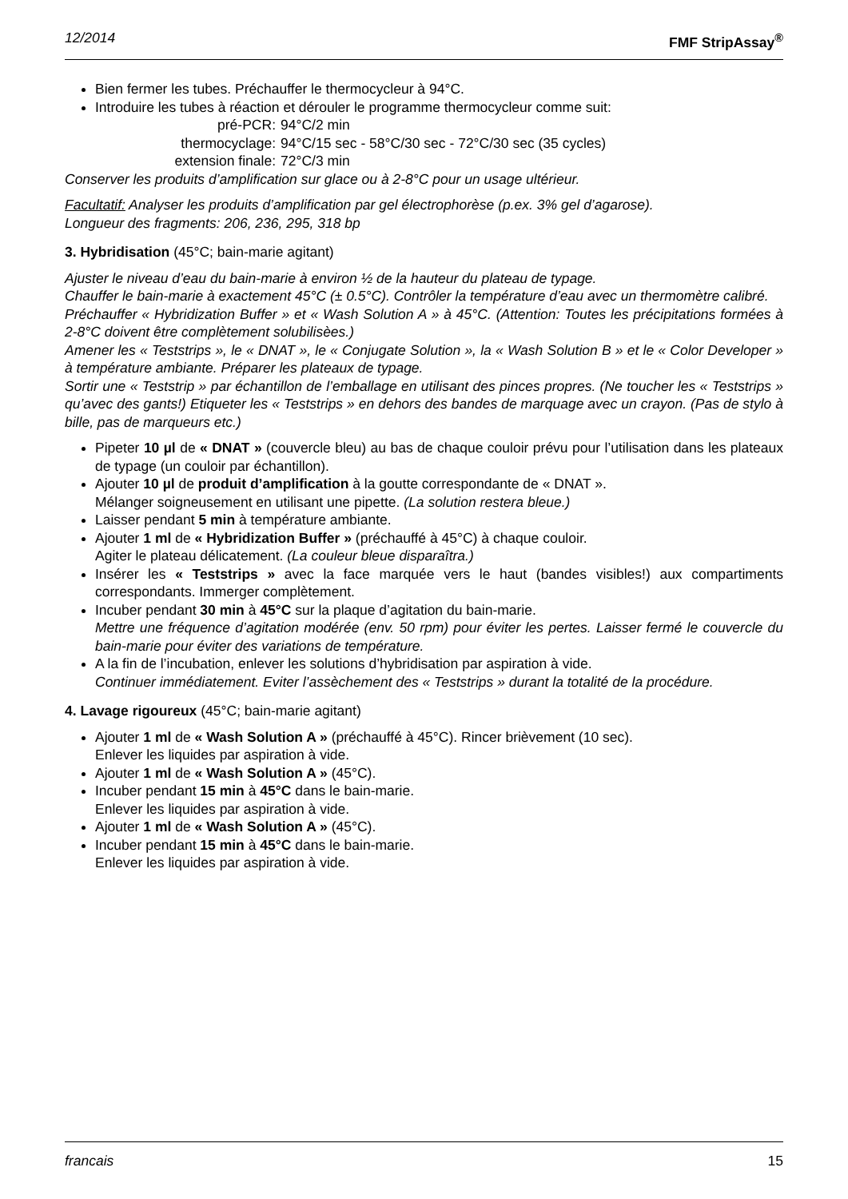12/2014 FMF StripAssay<sup>®</sup>
Bien fermer les tubes. Préchauffer le thermocycleur à 94°C.
Introduire les tubes à réaction et dérouler le programme thermocycleur comme suit:
pré-PCR:
94°C/2 min
thermocyclage:
94°C/15 sec - 58°C/30 sec - 72°C/30 sec (35 cycles)
extension finale:
72°C/3 min
Conserver les produits d’amplification sur glace ou à 2-8°C pour un usage ultérieur.
Facultatif: Analyser les produits d’amplification par gel électrophorèse (p.ex. 3% gel d’agarose).
Longueur des fragments: 206, 236, 295, 318 bp
3. Hybridisation (45°C; bain-marie agitant)
Ajuster le niveau d’eau du bain-marie à environ ½ de la hauteur du plateau de typage.
Chauffer le bain-marie à exactement 45°C (± 0.5°C). Contrôler la température d’eau avec un thermomètre calibré.
Préchauffer « Hybridization Buffer » et « Wash Solution A » à 45°C. (Attention: Toutes les précipitations formées à 2-8°C doivent être complètement solubilisèes.)
Amener les « Teststrips », le « DNAT », le « Conjugate Solution », la « Wash Solution B » et le « Color Developer » à température ambiante. Préparer les plateaux de typage.
Sortir une « Teststrip » par échantillon de l’emballage en utilisant des pinces propres. (Ne toucher les « Teststrips » qu’avec des gants!) Etiqueter les « Teststrips » en dehors des bandes de marquage avec un crayon. (Pas de stylo à bille, pas de marqueurs etc.)
Pipeter 10 µl de « DNAT » (couvercle bleu) au bas de chaque couloir prévu pour l’utilisation dans les plateaux de typage (un couloir par échantillon).
Ajouter 10 µl de produit d’amplification à la goutte correspondante de « DNAT ».
Mélanger soigneusement en utilisant une pipette. (La solution restera bleue.)
Laisser pendant 5 min à température ambiante.
Ajouter 1 ml de « Hybridization Buffer » (préchauffé à 45°C) à chaque couloir.
Agiter le plateau délicatement. (La couleur bleue disparaîtra.)
Insérer les « Teststrips » avec la face marquée vers le haut (bandes visibles!) aux compartiments correspondants. Immerger complètement.
Incuber pendant 30 min à 45°C sur la plaque d’agitation du bain-marie.
Mettre une fréquence d’agitation modérée (env. 50 rpm) pour éviter les pertes. Laisser fermé le couvercle du bain-marie pour éviter des variations de température.
A la fin de l’incubation, enlever les solutions d’hybridisation par aspiration à vide.
Continuer immédiatement. Eviter l’assèchement des « Teststrips » durant la totalité de la procédure.
4. Lavage rigoureux (45°C; bain-marie agitant)
Ajouter 1 ml de « Wash Solution A » (préchauffé à 45°C). Rincer brièvement (10 sec).
Enlever les liquides par aspiration à vide.
Ajouter 1 ml de « Wash Solution A » (45°C).
Incuber pendant 15 min à 45°C dans le bain-marie.
Enlever les liquides par aspiration à vide.
Ajouter 1 ml de « Wash Solution A » (45°C).
Incuber pendant 15 min à 45°C dans le bain-marie.
Enlever les liquides par aspiration à vide.
francais 15